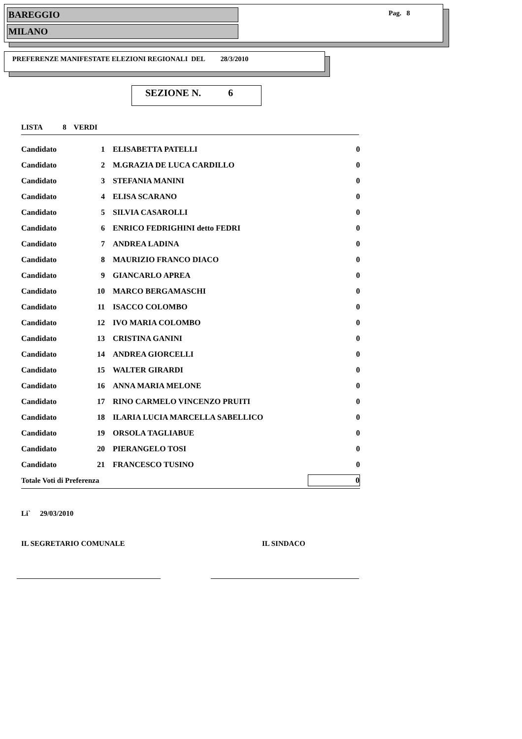BAREGGIO
MILANO
Pag. 8
PREFERENZE MANIFESTATE ELEZIONI REGIONALI DEL 28/3/2010
SEZIONE N. 6
LISTA 8 VERDI
| Candidato | 1 | ELISABETTA PATELLI | 0 |
| Candidato | 2 | M.GRAZIA DE LUCA CARDILLO | 0 |
| Candidato | 3 | STEFANIA MANINI | 0 |
| Candidato | 4 | ELISA SCARANO | 0 |
| Candidato | 5 | SILVIA CASAROLLI | 0 |
| Candidato | 6 | ENRICO FEDRIGHINI detto FEDRI | 0 |
| Candidato | 7 | ANDREA LADINA | 0 |
| Candidato | 8 | MAURIZIO FRANCO DIACO | 0 |
| Candidato | 9 | GIANCARLO APREA | 0 |
| Candidato | 10 | MARCO BERGAMASCHI | 0 |
| Candidato | 11 | ISACCO COLOMBO | 0 |
| Candidato | 12 | IVO MARIA COLOMBO | 0 |
| Candidato | 13 | CRISTINA GANINI | 0 |
| Candidato | 14 | ANDREA GIORCELLI | 0 |
| Candidato | 15 | WALTER GIRARDI | 0 |
| Candidato | 16 | ANNA MARIA MELONE | 0 |
| Candidato | 17 | RINO CARMELO VINCENZO PRUITI | 0 |
| Candidato | 18 | ILARIA LUCIA MARCELLA SABELLICO | 0 |
| Candidato | 19 | ORSOLA TAGLIABUE | 0 |
| Candidato | 20 | PIERANGELO TOSI | 0 |
| Candidato | 21 | FRANCESCO TUSINO | 0 |
| Totale Voti di Preferenza | | | 0 |
Li` 29/03/2010
IL SEGRETARIO COMUNALE IL SINDACO